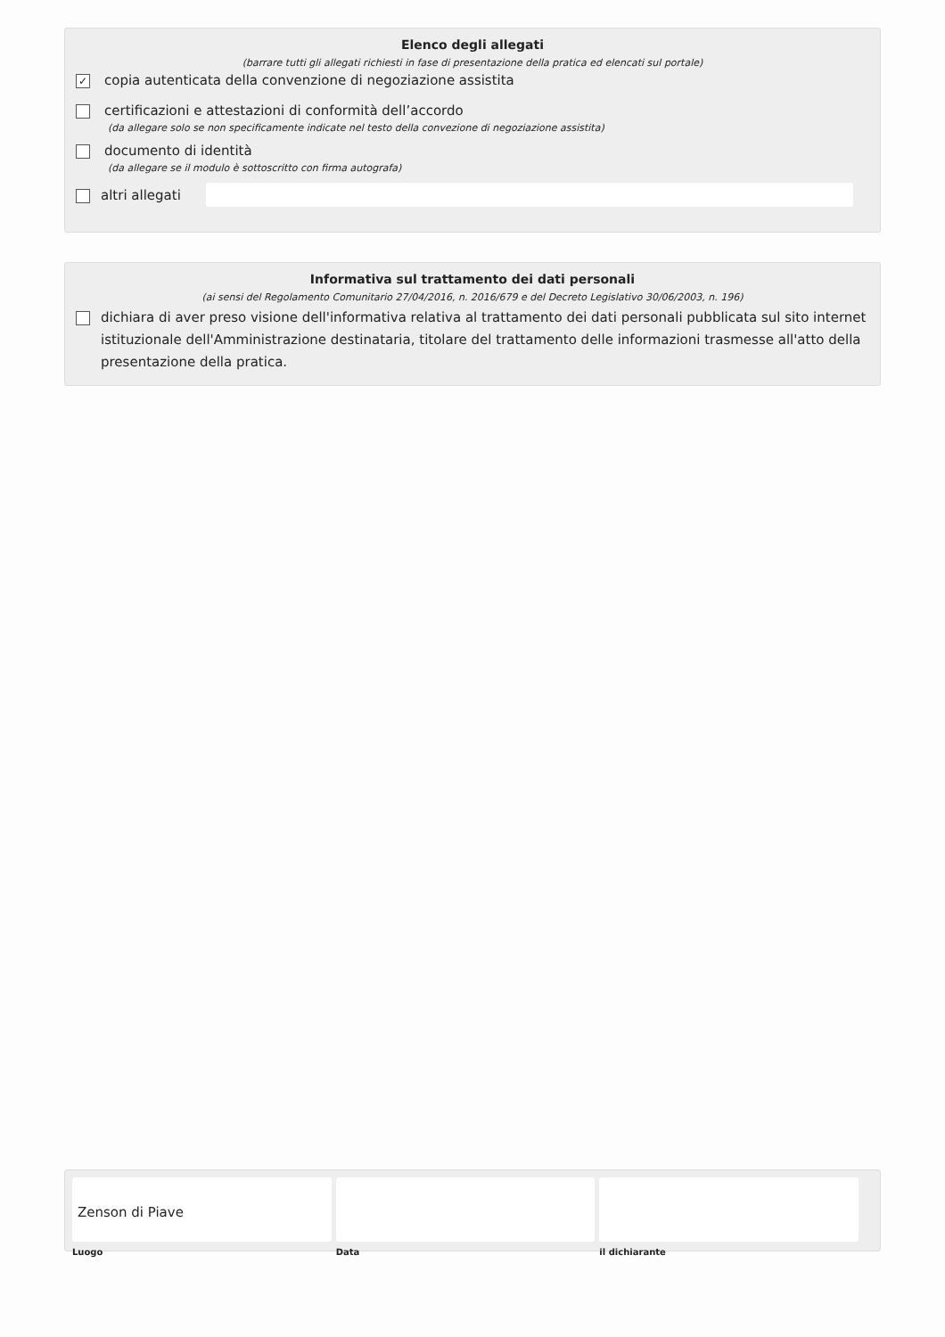Elenco degli allegati
(barrare tutti gli allegati richiesti in fase di presentazione della pratica ed elencati sul portale)
✓
copia autenticata della convenzione di negoziazione assistita
certificazioni e attestazioni di conformità dell’accordo
(da allegare solo se non specificamente indicate nel testo della convezione di negoziazione assistita)
documento di identità
(da allegare se il modulo è sottoscritto con firma autografa)
altri allegati
Informativa sul trattamento dei dati personali
(ai sensi del Regolamento Comunitario 27/04/2016, n. 2016/679 e del Decreto Legislativo 30/06/2003, n. 196)
dichiara di aver preso visione dell'informativa relativa al trattamento dei dati personali pubblicata sul sito internet istituzionale dell'Amministrazione destinataria, titolare del trattamento delle informazioni trasmesse all'atto della presentazione della pratica.
Zenson di Piave
Luogo
Data il dichiarante